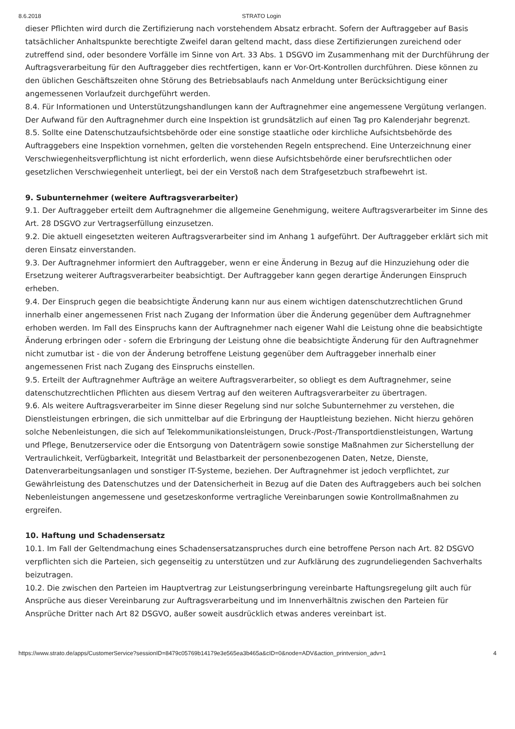8.6.2018 STRATO Login
dieser Pflichten wird durch die Zertifizierung nach vorstehendem Absatz erbracht. Sofern der Auftraggeber auf Basis tatsächlicher Anhaltspunkte berechtigte Zweifel daran geltend macht, dass diese Zertifizierungen zureichend oder zutreffend sind, oder besondere Vorfälle im Sinne von Art. 33 Abs. 1 DSGVO im Zusammenhang mit der Durchführung der Auftragsverarbeitung für den Auftraggeber dies rechtfertigen, kann er Vor-Ort-Kontrollen durchführen. Diese können zu den üblichen Geschäftszeiten ohne Störung des Betriebsablaufs nach Anmeldung unter Berücksichtigung einer angemessenen Vorlaufzeit durchgeführt werden.
8.4. Für Informationen und Unterstützungshandlungen kann der Auftragnehmer eine angemessene Vergütung verlangen. Der Aufwand für den Auftragnehmer durch eine Inspektion ist grundsätzlich auf einen Tag pro Kalenderjahr begrenzt.
8.5. Sollte eine Datenschutzaufsichtsbehörde oder eine sonstige staatliche oder kirchliche Aufsichtsbehörde des Auftraggebers eine Inspektion vornehmen, gelten die vorstehenden Regeln entsprechend. Eine Unterzeichnung einer Verschwiegenheitsverpflichtung ist nicht erforderlich, wenn diese Aufsichtsbehörde einer berufsrechtlichen oder gesetzlichen Verschwiegenheit unterliegt, bei der ein Verstoß nach dem Strafgesetzbuch strafbewehrt ist.
9. Subunternehmer (weitere Auftragsverarbeiter)
9.1. Der Auftraggeber erteilt dem Auftragnehmer die allgemeine Genehmigung, weitere Auftragsverarbeiter im Sinne des Art. 28 DSGVO zur Vertragserfüllung einzusetzen.
9.2. Die aktuell eingesetzten weiteren Auftragsverarbeiter sind im Anhang 1 aufgeführt. Der Auftraggeber erklärt sich mit deren Einsatz einverstanden.
9.3. Der Auftragnehmer informiert den Auftraggeber, wenn er eine Änderung in Bezug auf die Hinzuziehung oder die Ersetzung weiterer Auftragsverarbeiter beabsichtigt. Der Auftraggeber kann gegen derartige Änderungen Einspruch erheben.
9.4. Der Einspruch gegen die beabsichtigte Änderung kann nur aus einem wichtigen datenschutzrechtlichen Grund innerhalb einer angemessenen Frist nach Zugang der Information über die Änderung gegenüber dem Auftragnehmer erhoben werden. Im Fall des Einspruchs kann der Auftragnehmer nach eigener Wahl die Leistung ohne die beabsichtigte Änderung erbringen oder - sofern die Erbringung der Leistung ohne die beabsichtigte Änderung für den Auftragnehmer nicht zumutbar ist - die von der Änderung betroffene Leistung gegenüber dem Auftraggeber innerhalb einer angemessenen Frist nach Zugang des Einspruchs einstellen.
9.5. Erteilt der Auftragnehmer Aufträge an weitere Auftragsverarbeiter, so obliegt es dem Auftragnehmer, seine datenschutzrechtlichen Pflichten aus diesem Vertrag auf den weiteren Auftragsverarbeiter zu übertragen.
9.6. Als weitere Auftragsverarbeiter im Sinne dieser Regelung sind nur solche Subunternehmer zu verstehen, die Dienstleistungen erbringen, die sich unmittelbar auf die Erbringung der Hauptleistung beziehen. Nicht hierzu gehören solche Nebenleistungen, die sich auf Telekommunikationsleistungen, Druck-/Post-/Transportdienstleistungen, Wartung und Pflege, Benutzerservice oder die Entsorgung von Datenträgern sowie sonstige Maßnahmen zur Sicherstellung der Vertraulichkeit, Verfügbarkeit, Integrität und Belastbarkeit der personenbezogenen Daten, Netze, Dienste, Datenverarbeitungsanlagen und sonstiger IT-Systeme, beziehen. Der Auftragnehmer ist jedoch verpflichtet, zur Gewährleistung des Datenschutzes und der Datensicherheit in Bezug auf die Daten des Auftraggebers auch bei solchen Nebenleistungen angemessene und gesetzeskonforme vertragliche Vereinbarungen sowie Kontrollmaßnahmen zu ergreifen.
10. Haftung und Schadensersatz
10.1. Im Fall der Geltendmachung eines Schadensersatzanspruches durch eine betroffene Person nach Art. 82 DSGVO verpflichten sich die Parteien, sich gegenseitig zu unterstützen und zur Aufklärung des zugrundeliegenden Sachverhalts beizutragen.
10.2. Die zwischen den Parteien im Hauptvertrag zur Leistungserbringung vereinbarte Haftungsregelung gilt auch für Ansprüche aus dieser Vereinbarung zur Auftragsverarbeitung und im Innenverhältnis zwischen den Parteien für Ansprüche Dritter nach Art 82 DSGVO, außer soweit ausdrücklich etwas anderes vereinbart ist.
https://www.strato.de/apps/CustomerService?sessionID=8479c05769b14179e3e565ea3b465a&cID=0&node=ADV&action_printversion_adv=1 4